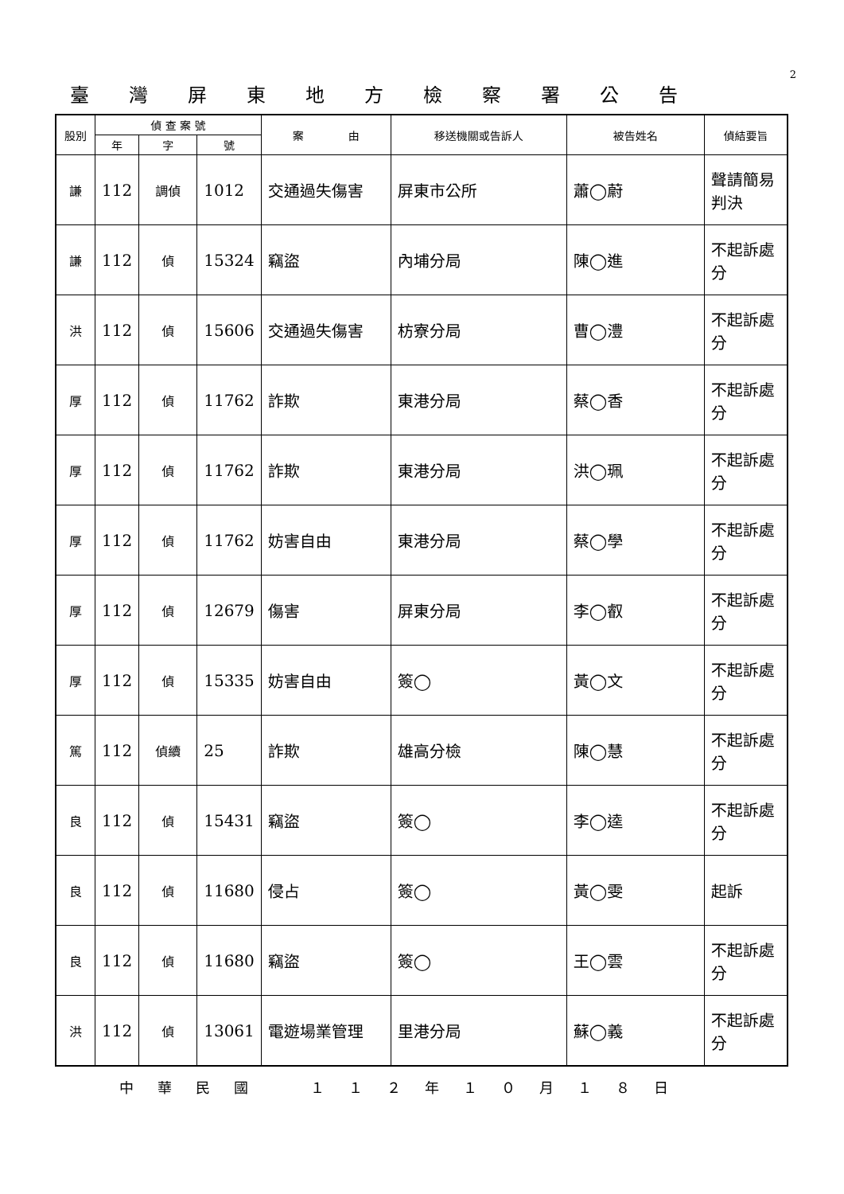2
臺灣屏東地方檢察署公告
| 股別 | 偵 查 案 號 | | | 案 由 | 移送機關或告訴人 | 被告姓名 | 偵結要旨 |
| --- | --- | --- | --- | --- | --- | --- | --- |
| | 年 | 字 | 號 | | | | |
| 謙 | 112 | 調偵 | 1012 | 交通過失傷害 | 屏東市公所 | 蕭◯蔚 | 聲請簡易判決 |
| 謙 | 112 | 偵 | 15324 | 竊盜 | 內埔分局 | 陳◯進 | 不起訴處分 |
| 洪 | 112 | 偵 | 15606 | 交通過失傷害 | 枋寮分局 | 曹◯澧 | 不起訴處分 |
| 厚 | 112 | 偵 | 11762 | 詐欺 | 東港分局 | 蔡◯香 | 不起訴處分 |
| 厚 | 112 | 偵 | 11762 | 詐欺 | 東港分局 | 洪◯珮 | 不起訴處分 |
| 厚 | 112 | 偵 | 11762 | 妨害自由 | 東港分局 | 蔡◯學 | 不起訴處分 |
| 厚 | 112 | 偵 | 12679 | 傷害 | 屏東分局 | 李◯叡 | 不起訴處分 |
| 厚 | 112 | 偵 | 15335 | 妨害自由 | 簽◯ | 黃◯文 | 不起訴處分 |
| 篤 | 112 | 偵續 | 25 | 詐欺 | 雄高分檢 | 陳◯慧 | 不起訴處分 |
| 良 | 112 | 偵 | 15431 | 竊盜 | 簽◯ | 李◯逵 | 不起訴處分 |
| 良 | 112 | 偵 | 11680 | 侵占 | 簽◯ | 黃◯雯 | 起訴 |
| 良 | 112 | 偵 | 11680 | 竊盜 | 簽◯ | 王◯雲 | 不起訴處分 |
| 洪 | 112 | 偵 | 13061 | 電遊場業管理 | 里港分局 | 蘇◯義 | 不起訴處分 |
中華民國　１１２年１０月１８日